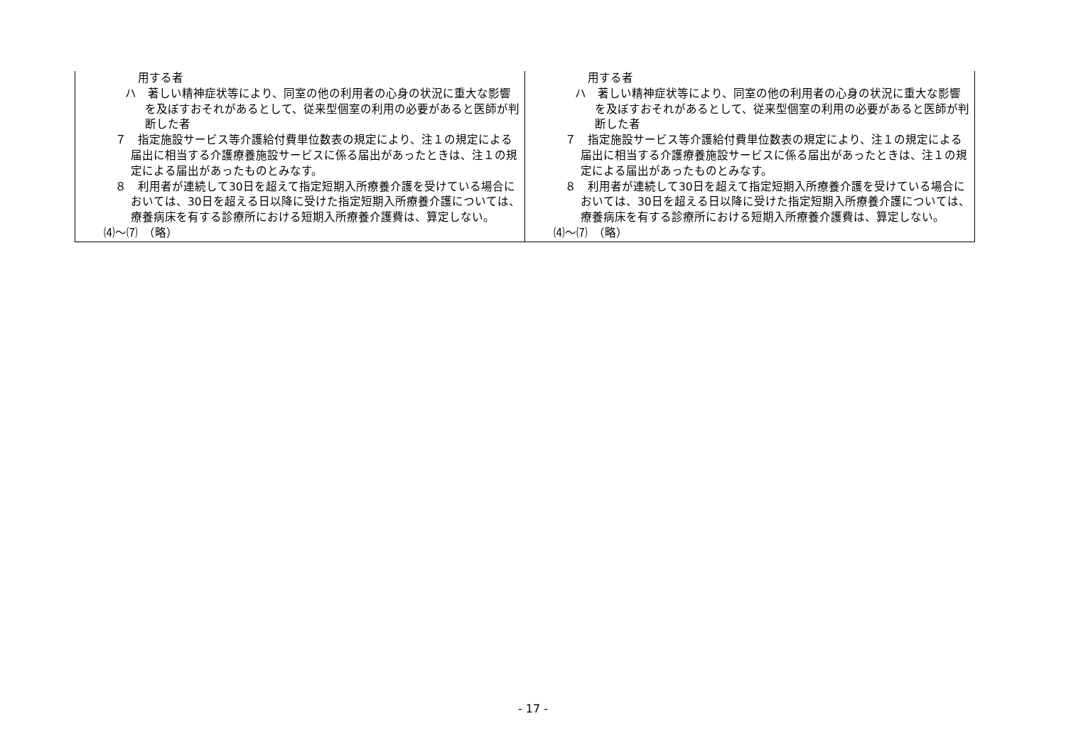| 用する者 ハ 著しい精神症状等により、同室の他の利用者の心身の状況に重大な影響を及ぼすおそれがあるとして、従来型個室の利用の必要があると医師が判断した者 ７ 指定施設サービス等介護給付費単位数表の規定により、注１の規定による届出に相当する介護療養施設サービスに係る届出があったときは、注１の規定による届出があったものとみなす。 ８ 利用者が連続して30日を超えて指定短期入所療養介護を受けている場合においては、30日を超える日以降に受けた指定短期入所療養介護については、療養病床を有する診療所における短期入所療養介護費は、算定しない。 ⑷～⑺ （略） | 用する者 ハ 著しい精神症状等により、同室の他の利用者の心身の状況に重大な影響を及ぼすおそれがあるとして、従来型個室の利用の必要があると医師が判断した者 ７ 指定施設サービス等介護給付費単位数表の規定により、注１の規定による届出に相当する介護療養施設サービスに係る届出があったときは、注１の規定による届出があったものとみなす。 ８ 利用者が連続して30日を超えて指定短期入所療養介護を受けている場合においては、30日を超える日以降に受けた指定短期入所療養介護については、療養病床を有する診療所における短期入所療養介護費は、算定しない。 ⑷～⑺ （略） |
- 17 -